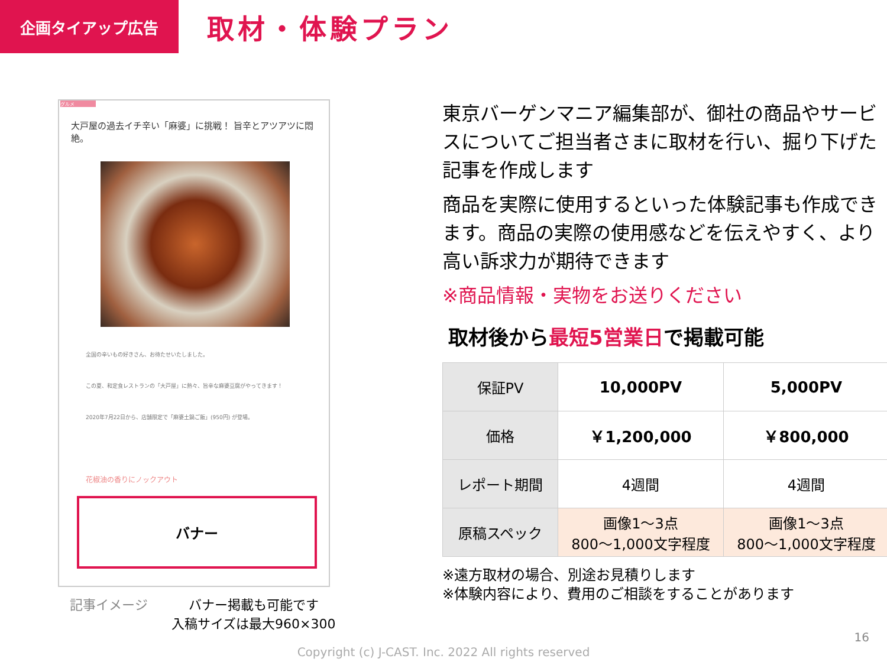企画タイアップ広告
取材・体験プラン
グルメ
大戸屋の過去イチ辛い「麻婆」に挑戦！ 旨辛とアツアツに悶絶。
全国の辛いもの好きさん、お待たせいたしました。
この夏、和定食レストランの「大戸屋」に熱々、旨辛な麻婆豆腐がやってきます！
2020年7月22日から、店舗限定で「麻婆土鍋ご飯」(950円) が登場。
花椒油の香りにノックアウト
バナー
記事イメージ バナー掲載も可能です
入稿サイズは最大960×300
東京バーゲンマニア編集部が、御社の商品やサービスについてご担当者さまに取材を行い、掘り下げた記事を作成します
商品を実際に使用するといった体験記事も作成できます。商品の実際の使用感などを伝えやすく、より高い訴求力が期待できます
※商品情報・実物をお送りください
取材後から最短5営業日で掲載可能
| 保証PV | 10,000PV | 5,000PV |
| 価格 | ￥1,200,000 | ￥800,000 |
| レポート期間 | 4週間 | 4週間 |
| 原稿スペック | 画像1～3点 800～1,000文字程度 | 画像1～3点 800～1,000文字程度 |
※遠方取材の場合、別途お見積りします
※体験内容により、費用のご相談をすることがあります
16
Copyright (c) J-CAST. Inc. 2022 All rights reserved